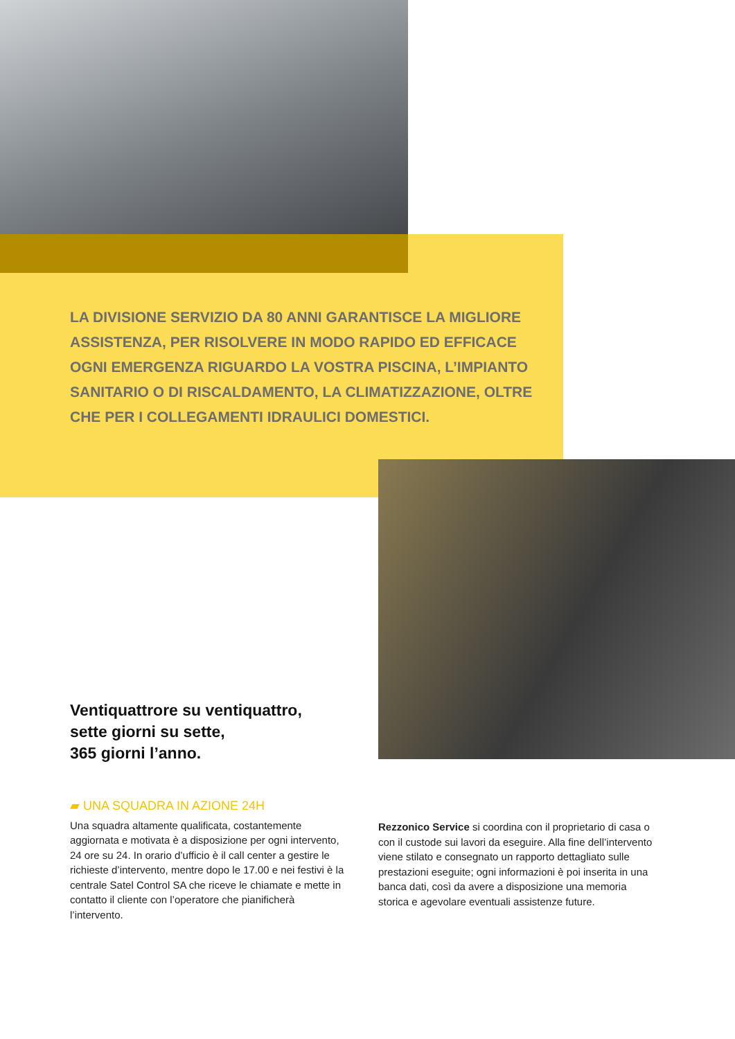LA DIVISIONE SERVIZIO DA 80 ANNI GARANTISCE LA MIGLIORE ASSISTENZA, PER RISOLVERE IN MODO RAPIDO ED EFFICACE OGNI EMERGENZA RIGUARDO LA VOSTRA PISCINA, L’IMPIANTO SANITARIO O DI RISCALDAMENTO, LA CLIMATIZZAZIONE, OLTRE CHE PER I COLLEGAMENTI IDRAULICI DOMESTICI.
Ventiquattrore su ventiquattro,
sette giorni su sette,
365 giorni l’anno.
▰ UNA SQUADRA IN AZIONE 24H
Una squadra altamente qualificata, costantemente aggiornata e motivata è a disposizione per ogni intervento, 24 ore su 24. In orario d’ufficio è il call center a gestire le richieste d’intervento, mentre dopo le 17.00 e nei festivi è la centrale Satel Control SA che riceve le chiamate e mette in contatto il cliente con l’operatore che pianificherà l’intervento.
Rezzonico Service si coordina con il proprietario di casa o con il custode sui lavori da eseguire. Alla fine dell’intervento viene stilato e consegnato un rapporto dettagliato sulle prestazioni eseguite; ogni informazioni è poi inserita in una banca dati, così da avere a disposizione una memoria storica e agevolare eventuali assistenze future.